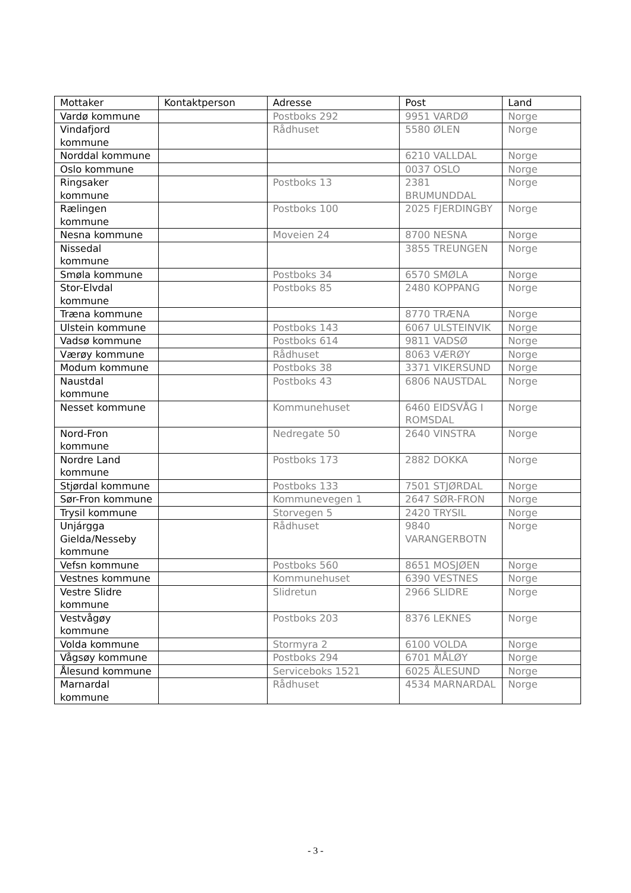| Mottaker | Kontaktperson | Adresse | Post | Land |
| --- | --- | --- | --- | --- |
| Vardø kommune | | Postboks 292 | 9951 VARDØ | Norge |
| Vindafjord kommune | | Rådhuset | 5580 ØLEN | Norge |
| Norddal kommune | | | 6210 VALLDAL | Norge |
| Oslo kommune | | | 0037 OSLO | Norge |
| Ringsaker kommune | | Postboks 13 | 2381 BRUMUNDDAL | Norge |
| Rælingen kommune | | Postboks 100 | 2025 FJERDINGBY | Norge |
| Nesna kommune | | Moveien 24 | 8700 NESNA | Norge |
| Nissedal kommune | | | 3855 TREUNGEN | Norge |
| Smøla kommune | | Postboks 34 | 6570 SMØLA | Norge |
| Stor-Elvdal kommune | | Postboks 85 | 2480 KOPPANG | Norge |
| Træna kommune | | | 8770 TRÆNA | Norge |
| Ulstein kommune | | Postboks 143 | 6067 ULSTEINVIK | Norge |
| Vadsø kommune | | Postboks 614 | 9811 VADSØ | Norge |
| Værøy kommune | | Rådhuset | 8063 VÆRØY | Norge |
| Modum kommune | | Postboks 38 | 3371 VIKERSUND | Norge |
| Naustdal kommune | | Postboks 43 | 6806 NAUSTDAL | Norge |
| Nesset kommune | | Kommunehuset | 6460 EIDSVÅG I ROMSDAL | Norge |
| Nord-Fron kommune | | Nedregate 50 | 2640 VINSTRA | Norge |
| Nordre Land kommune | | Postboks 173 | 2882 DOKKA | Norge |
| Stjørdal kommune | | Postboks 133 | 7501 STJØRDAL | Norge |
| Sør-Fron kommune | | Kommunevegen 1 | 2647 SØR-FRON | Norge |
| Trysil kommune | | Storvegen 5 | 2420 TRYSIL | Norge |
| Unjárgga Gielda/Nesseby kommune | | Rådhuset | 9840 VARANGERBOTN | Norge |
| Vefsn kommune | | Postboks 560 | 8651 MOSJØEN | Norge |
| Vestnes kommune | | Kommunehuset | 6390 VESTNES | Norge |
| Vestre Slidre kommune | | Slidretun | 2966 SLIDRE | Norge |
| Vestvågøy kommune | | Postboks 203 | 8376 LEKNES | Norge |
| Volda kommune | | Stormyra 2 | 6100 VOLDA | Norge |
| Vågsøy kommune | | Postboks 294 | 6701 MÅLØY | Norge |
| Ålesund kommune | | Serviceboks 1521 | 6025 ÅLESUND | Norge |
| Marnardal kommune | | Rådhuset | 4534 MARNARDAL | Norge |
- 3 -